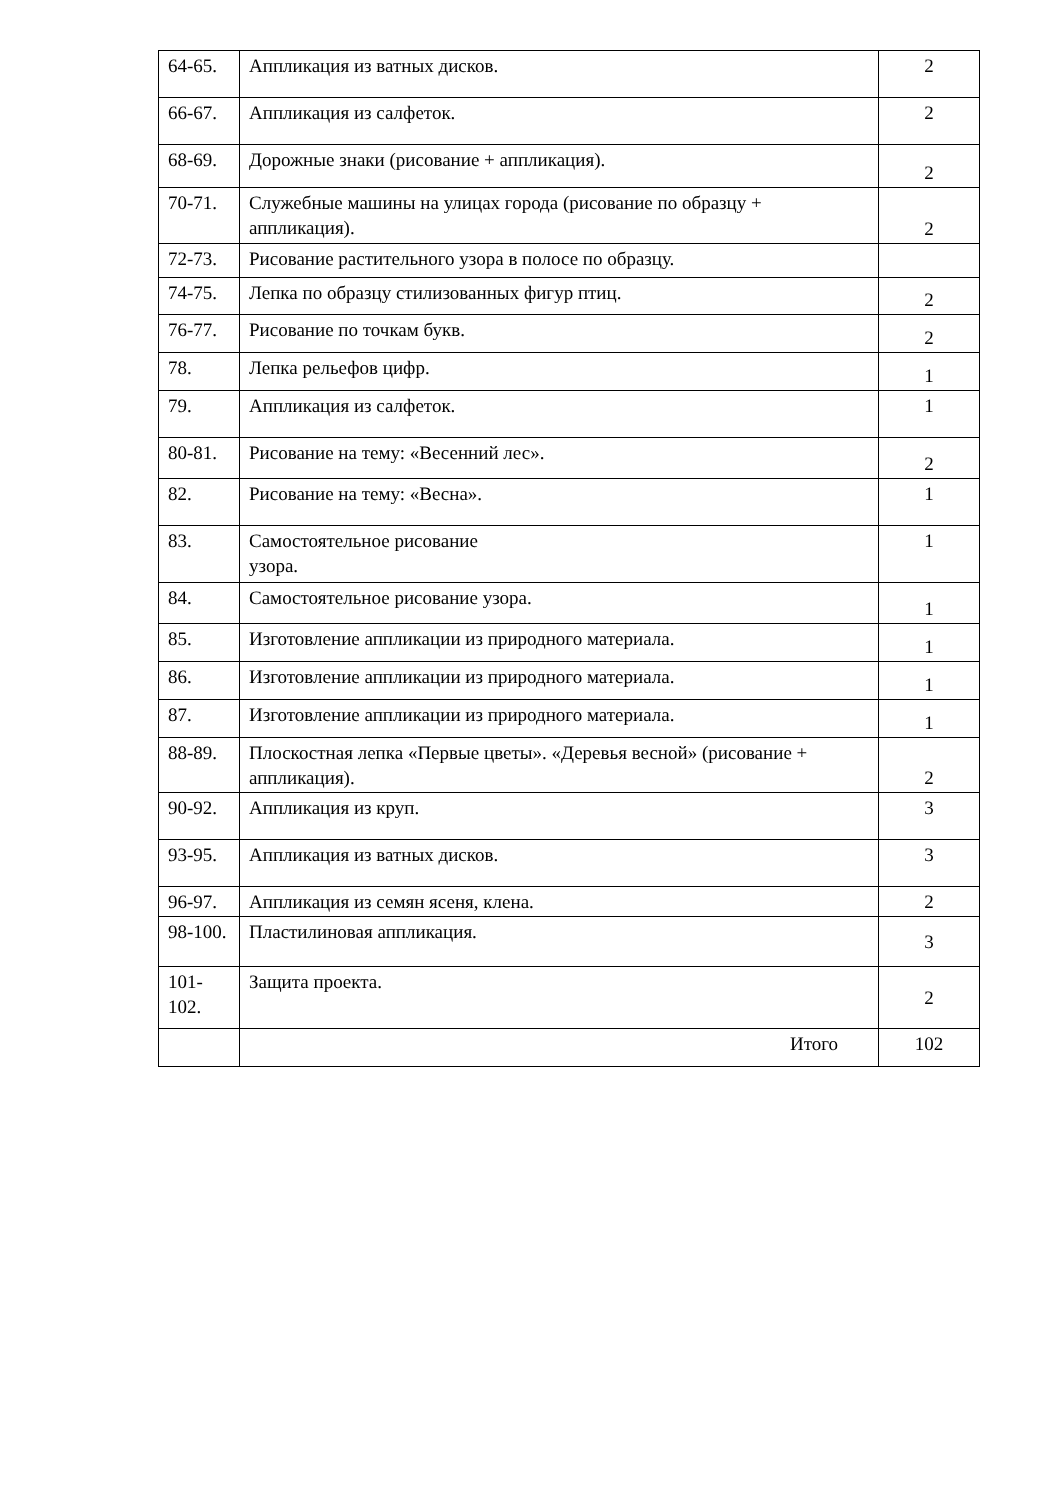| 64-65. | Аппликация из ватных дисков. | 2 |
| 66-67. | Аппликация из салфеток. | 2 |
| 68-69. | Дорожные знаки (рисование + аппликация). | 2 |
| 70-71. | Служебные машины на улицах города (рисование по образцу + аппликация). | 2 |
| 72-73. | Рисование растительного узора в полосе по образцу. | |
| 74-75. | Лепка по образцу стилизованных фигур птиц. | 2 |
| 76-77. | Рисование по точкам букв. | 2 |
| 78. | Лепка рельефов цифр. | 1 |
| 79. | Аппликация из салфеток. | 1 |
| 80-81. | Рисование на тему: «Весенний лес». | 2 |
| 82. | Рисование на тему: «Весна». | 1 |
| 83. | Самостоятельное рисование узора. | 1 |
| 84. | Самостоятельное рисование узора. | 1 |
| 85. | Изготовление аппликации из природного материала. | 1 |
| 86. | Изготовление аппликации из природного материала. | 1 |
| 87. | Изготовление аппликации из природного материала. | 1 |
| 88-89. | Плоскостная лепка «Первые цветы». «Деревья весной» (рисование + аппликация). | 2 |
| 90-92. | Аппликация из круп. | 3 |
| 93-95. | Аппликация из ватных дисков. | 3 |
| 96-97. | Аппликация из семян ясеня, клена. | 2 |
| 98-100. | Пластилиновая аппликация. | 3 |
| 101-102. | Защита проекта. | 2 |
| | Итого | 102 |